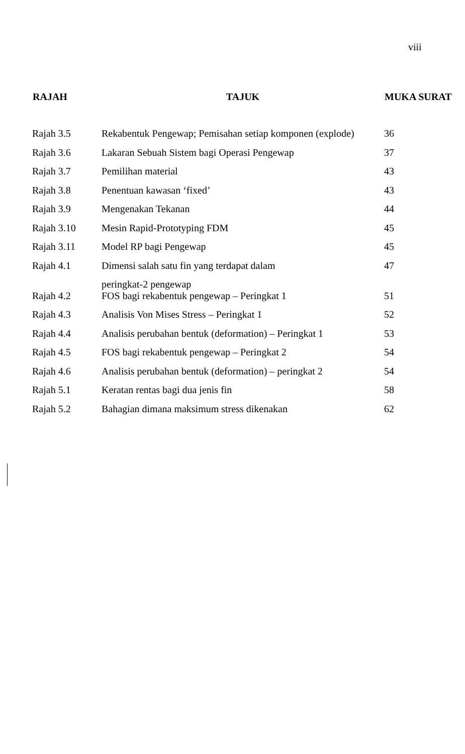viii
| RAJAH | TAJUK | MUKA SURAT |
| --- | --- | --- |
| Rajah 3.5 | Rekabentuk Pengewap; Pemisahan setiap komponen (explode) | 36 |
| Rajah 3.6 | Lakaran Sebuah Sistem bagi Operasi Pengewap | 37 |
| Rajah 3.7 | Pemilihan material | 43 |
| Rajah 3.8 | Penentuan kawasan ‘fixed’ | 43 |
| Rajah 3.9 | Mengenakan Tekanan | 44 |
| Rajah 3.10 | Mesin Rapid-Prototyping FDM | 45 |
| Rajah 3.11 | Model RP bagi Pengewap | 45 |
| Rajah 4.1 | Dimensi salah satu fin yang terdapat dalam peringkat-2 pengewap | 47 |
| Rajah 4.2 | FOS bagi rekabentuk pengewap – Peringkat 1 | 51 |
| Rajah 4.3 | Analisis Von Mises Stress – Peringkat 1 | 52 |
| Rajah 4.4 | Analisis perubahan bentuk (deformation) – Peringkat 1 | 53 |
| Rajah 4.5 | FOS bagi rekabentuk pengewap – Peringkat 2 | 54 |
| Rajah 4.6 | Analisis perubahan bentuk (deformation) – peringkat 2 | 54 |
| Rajah 5.1 | Keratan rentas bagi dua jenis fin | 58 |
| Rajah 5.2 | Bahagian dimana maksimum stress dikenakan | 62 |